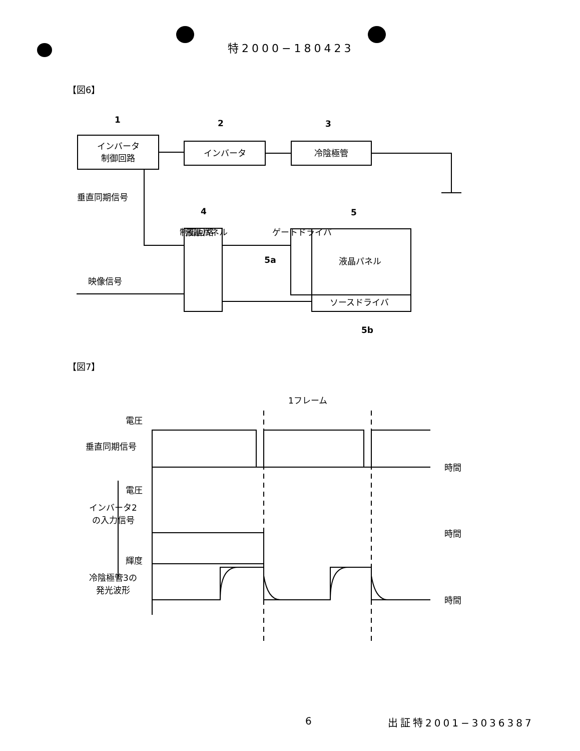特2000−180423
【図6】
【図7】
インバータ
制御回路
インバータ
冷陰極管
液晶パネル
ソースドライバ
1
2
3
4
5
5a
5b
垂直同期信号
映像信号
液晶パネル
制御回路
ゲートドライバ
1フレーム
電圧
垂直同期信号
時間
電圧
インバータ2
の入力信号
時間
輝度
冷陰極管3の
発光波形
時間
6 出証特2001−3036387